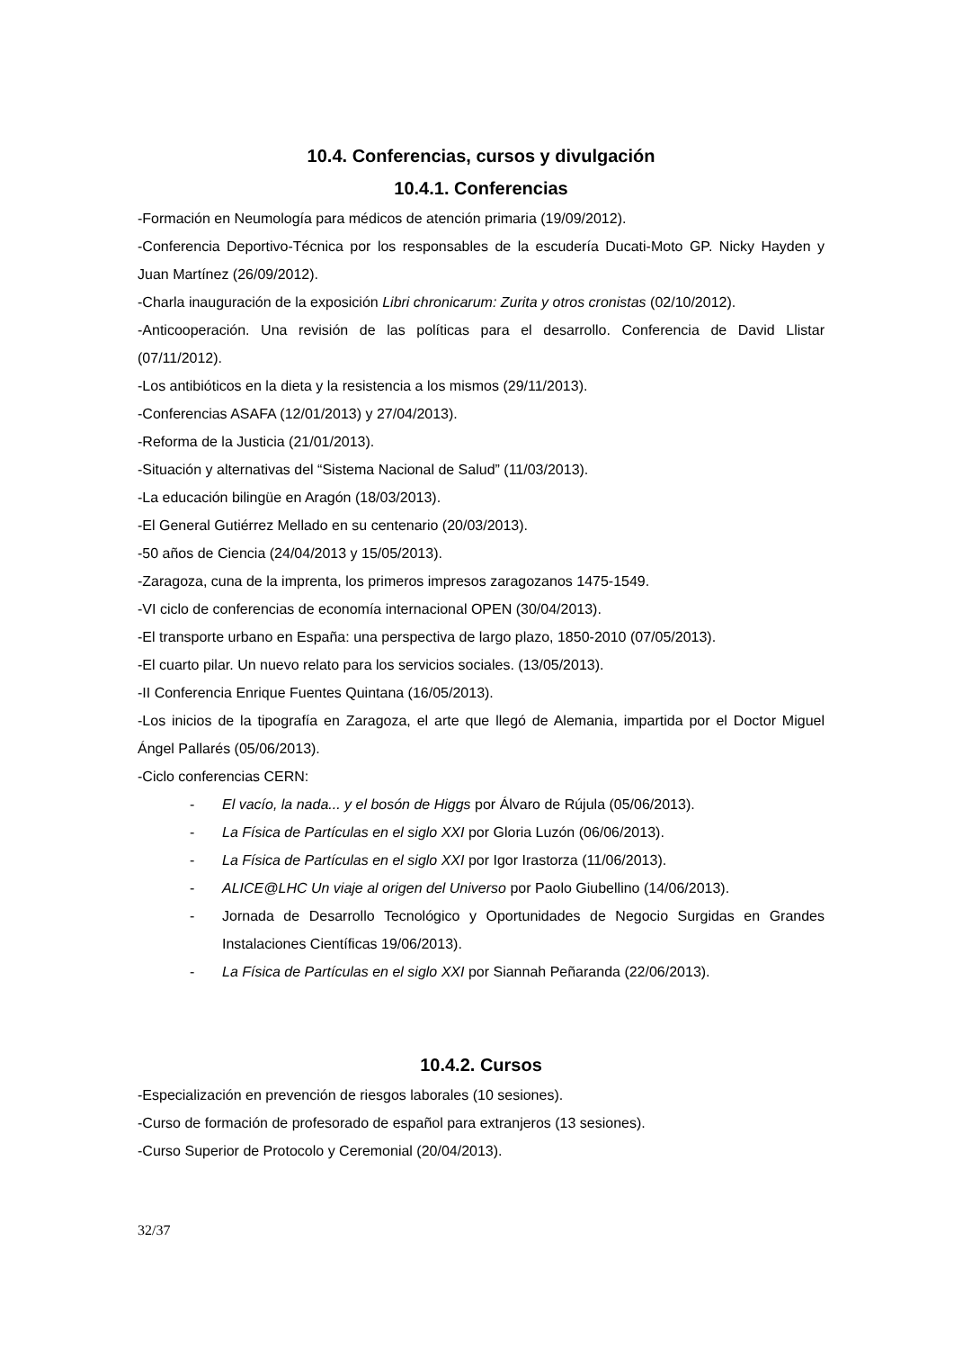10.4. Conferencias, cursos y divulgación
10.4.1. Conferencias
-Formación en Neumología para médicos de atención primaria (19/09/2012).
-Conferencia Deportivo-Técnica por los responsables de la escudería Ducati-Moto GP. Nicky Hayden y Juan Martínez (26/09/2012).
-Charla inauguración de la exposición Libri chronicarum: Zurita y otros cronistas (02/10/2012).
-Anticooperación. Una revisión de las políticas para el desarrollo. Conferencia de David Llistar (07/11/2012).
-Los antibióticos en la dieta y la resistencia a los mismos (29/11/2013).
-Conferencias ASAFA (12/01/2013) y 27/04/2013).
-Reforma de la Justicia (21/01/2013).
-Situación y alternativas del “Sistema Nacional de Salud” (11/03/2013).
-La educación bilingüe en Aragón (18/03/2013).
-El General Gutiérrez Mellado en su centenario (20/03/2013).
-50 años de Ciencia (24/04/2013 y 15/05/2013).
-Zaragoza, cuna de la imprenta, los primeros impresos zaragozanos 1475-1549.
-VI ciclo de conferencias de economía internacional OPEN (30/04/2013).
-El transporte urbano en España: una perspectiva de largo plazo, 1850-2010 (07/05/2013).
-El cuarto pilar. Un nuevo relato para los servicios sociales. (13/05/2013).
-II Conferencia Enrique Fuentes Quintana (16/05/2013).
-Los inicios de la tipografía en Zaragoza, el arte que llegó de Alemania, impartida por el Doctor Miguel Ángel Pallarés (05/06/2013).
-Ciclo conferencias CERN:
- El vacío, la nada... y el bosón de Higgs por Álvaro de Rújula (05/06/2013).
- La Física de Partículas en el siglo XXI por Gloria Luzón (06/06/2013).
- La Física de Partículas en el siglo XXI por Igor Irastorza (11/06/2013).
- ALICE@LHC Un viaje al origen del Universo por Paolo Giubellino (14/06/2013).
- Jornada de Desarrollo Tecnológico y Oportunidades de Negocio Surgidas en Grandes Instalaciones Científicas 19/06/2013).
- La Física de Partículas en el siglo XXI por Siannah Peñaranda (22/06/2013).
10.4.2. Cursos
-Especialización en prevención de riesgos laborales (10 sesiones).
-Curso de formación de profesorado de español para extranjeros (13 sesiones).
-Curso Superior de Protocolo y Ceremonial (20/04/2013).
32/37